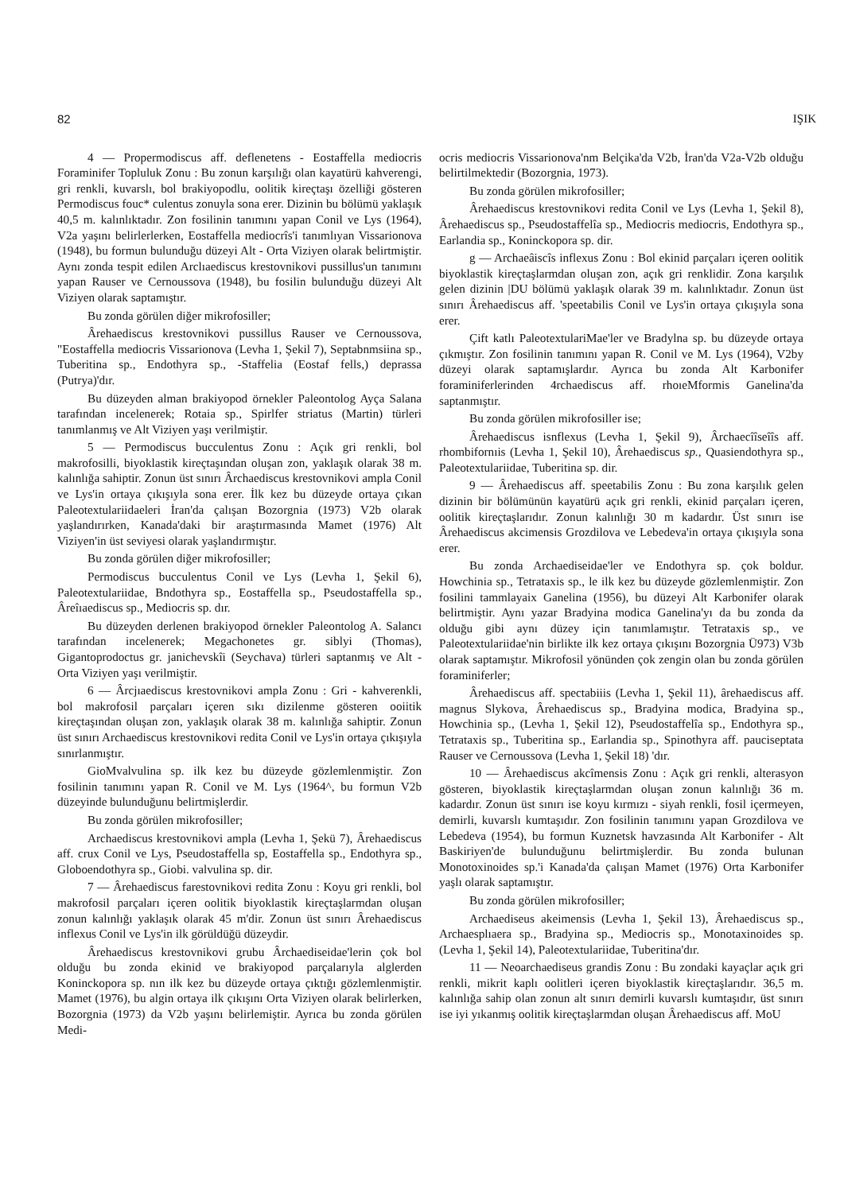82 IŞIK
4 — Propermodiscus aff. deflenetens - Eostaffella mediocris Foraminifer Topluluk Zonu : Bu zonun karşılığı olan kayatürü kahverengi, gri renkli, kuvarslı, bol brakiyopodlu, oolitik kireçtaşı özelliği gösteren Permodiscus fouc* culentus zonuyla sona erer. Dizinin bu bölümü yaklaşık 40,5 m. kalınlıktadır. Zon fosilinin tanımını yapan Conil ve Lys (1964), V2a yaşını belirlerlerken, Eostaffella mediocrîs'i tanımlıyan Vissarionova (1948), bu formun bulunduğu düzeyi Alt - Orta Viziyen olarak belirtmiştir. Aynı zonda tespit edilen Arclıaediscus krestovnikovi pussillus'un tanımını yapan Rauser ve Cernoussova (1948), bu fosilin bulunduğu düzeyi Alt Viziyen olarak saptamıştır.
Bu zonda görülen diğer mikrofosiller;
Ârehaediscus krestovnikovi pussillus Rauser ve Cernoussova, "Eostaffella mediocris Vissarionova (Levha 1, Şekil 7), Septabnmsiina sp., Tuberitina sp., Endothyra sp., -Staffelia (Eostaf fells,) deprassa (Putrya)'dır.
Bu düzeyden alman brakiyopod örnekler Paleontolog Ayça Salana tarafından incelenerek; Rotaia sp., Spirlfer striatus (Martin) türleri tanımlanmış ve Alt Viziyen yaşı verilmiştir.
5 — Permodiscus bucculentus Zonu : Açık gri renkli, bol makrofosilli, biyoklastik kireçtaşından oluşan zon, yaklaşık olarak 38 m. kalınlığa sahiptir. Zonun üst sınırı Ârchaediscus krestovnikovi ampla Conil ve Lys'in ortaya çıkışıyla sona erer. İlk kez bu düzeyde ortaya çıkan Paleotextulariidaeleri İran'da çalışan Bozorgnia (1973) V2b olarak yaşlandırırken, Kanada'daki bir araştırmasında Mamet (1976) Alt Viziyen'in üst seviyesi olarak yaşlandırmıştır.
Bu zonda görülen diğer mikrofosiller;
Permodiscus bucculentus Conil ve Lys (Levha 1, Şekil 6), Paleotextulariidae, Bndothyra sp., Eostaffella sp., Pseudostaffella sp., Âreîıaediscus sp., Mediocris sp. dır.
Bu düzeyden derlenen brakiyopod örnekler Paleontolog A. Salancı tarafından incelenerek; Megachonetes gr. siblyi (Thomas), Gigantoprodoctus gr. janichevskîi (Seychava) türleri saptanmış ve Alt - Orta Viziyen yaşı verilmiştir.
6 — Ârcjıaediscus krestovnikovi ampla Zonu : Gri - kahverenkli, bol makrofosil parçaları içeren sıkı dizilenme gösteren ooiitik kireçtaşından oluşan zon, yaklaşık olarak 38 m. kalınlığa sahiptir. Zonun üst sınırı Archaediscus krestovnikovi redita Conil ve Lys'in ortaya çıkışıyla sınırlanmıştır.
GioMvalvulina sp. ilk kez bu düzeyde gözlemlenmiştir. Zon fosilinin tanımını yapan R. Conil ve M. Lys (1964^, bu formun V2b düzeyinde bulunduğunu belirtmişlerdir.
Bu zonda görülen mikrofosiller;
Archaediscus krestovnikovi ampla (Levha 1, Şekü 7), Ârehaediscus aff. crux Conil ve Lys, Pseudostaffella sp, Eostaffella sp., Endothyra sp., Globoendothyra sp., Giobi. valvulina sp. dir.
7 — Ârehaediscus farestovnikovi redita Zonu : Koyu gri renkli, bol makrofosil parçaları içeren oolitik biyoklastik kireçtaşlarmdan oluşan zonun kalınlığı yaklaşık olarak 45 m'dir. Zonun üst sınırı Ârehaediscus inflexus Conil ve Lys'in ilk görüldüğü düzeydir.
Ârehaediscus krestovnikovi grubu Ârchaediseidae'lerin çok bol olduğu bu zonda ekinid ve brakiyopod parçalarıyla alglerden Koninckopora sp. nın ilk kez bu düzeyde ortaya çıktığı gözlemlenmiştir. Mamet (1976), bu algin ortaya ilk çıkışını Orta Viziyen olarak belirlerken, Bozorgnia (1973) da V2b yaşını belirlemiştir. Ayrıca bu zonda görülen Medi-
ocris mediocris Vissarionova'nm Belçika'da V2b, İran'da V2a-V2b olduğu belirtilmektedir (Bozorgnia, 1973).
Bu zonda görülen mikrofosiller;
Ârehaediscus krestovnikovi redita Conil ve Lys (Levha 1, Şekil 8), Ârehaediscus sp., Pseudostaffelîa sp., Mediocris mediocris, Endothyra sp., Earlandia sp., Koninckopora sp. dir.
g — Archaeâiscîs inflexus Zonu : Bol ekinid parçaları içeren oolitik biyoklastik kireçtaşlarmdan oluşan zon, açık gri renklidir. Zona karşılık gelen dizinin |DU bölümü yaklaşık olarak 39 m. kalınlıktadır. Zonun üst sınırı Ârehaediscus aff. 'speetabilis Conil ve Lys'in ortaya çıkışıyla sona erer.
Çift katlı PaleotextulariMae'ler ve Bradylna sp. bu düzeyde ortaya çıkmıştır. Zon fosilinin tanımını yapan R. Conil ve M. Lys (1964), V2by düzeyi olarak saptamışlardır. Ayrıca bu zonda Alt Karbonifer foraminiferlerinden 4rchaediscus aff. rhoıeMformis Ganelina'da saptanmıştır.
Bu zonda görülen mikrofosiller ise;
Ârehaediscus isnflexus (Levha 1, Şekil 9), Ârchaecîîseîîs aff. rhombifornıis (Levha 1, Şekil 10), Ârehaediscus sp., Quasiendothyra sp., Paleotextulariidae, Tuberitina sp. dir.
9 — Ârehaediscus aff. speetabilis Zonu : Bu zona karşılık gelen dizinin bir bölümünün kayatürü açık gri renkli, ekinid parçaları içeren, oolitik kireçtaşlarıdır. Zonun kalınlığı 30 m kadardır. Üst sınırı ise Ârehaediscus akcimensis Grozdilova ve Lebedeva'in ortaya çıkışıyla sona erer.
Bu zonda Archaediseidae'ler ve Endothyra sp. çok boldur. Howchinia sp., Tetrataxis sp., le ilk kez bu düzeyde gözlemlenmiştir. Zon fosilini tammlayaix Ganelina (1956), bu düzeyi Alt Karbonifer olarak belirtmiştir. Aynı yazar Bradyina modica Ganelina'yı da bu zonda da olduğu gibi aynı düzey için tanımlamıştır. Tetrataxis sp., ve Paleotextulariidae'nin birlikte ilk kez ortaya çıkışını Bozorgnia Ü973) V3b olarak saptamıştır. Mikrofosil yönünden çok zengin olan bu zonda görülen foraminiferler;
Ârehaediscus aff. spectabiiis (Levha 1, Şekil 11), ârehaediscus aff. magnus Slykova, Ârehaediscus sp., Bradyina modica, Bradyina sp., Howchinia sp., (Levha 1, Şekil 12), Pseudostaffelîa sp., Endothyra sp., Tetrataxis sp., Tuberitina sp., Earlandia sp., Spinothyra aff. pauciseptata Rauser ve Cernoussova (Levha 1, Şekil 18) 'dır.
10 — Ârehaediscus akcîmensis Zonu : Açık gri renkli, alterasyon gösteren, biyoklastik kireçtaşlarmdan oluşan zonun kalınlığı 36 m. kadardır. Zonun üst sınırı ise koyu kırmızı - siyah renkli, fosil içermeyen, demirli, kuvarslı kumtaşıdır. Zon fosilinin tanımını yapan Grozdilova ve Lebedeva (1954), bu formun Kuznetsk havzasında Alt Karbonifer - Alt Baskiriyen'de bulunduğunu belirtmişlerdir. Bu zonda bulunan Monotoxinoides sp.'i Kanada'da çalışan Mamet (1976) Orta Karbonifer yaşlı olarak saptamıştır.
Bu zonda görülen mikrofosiller;
Archaediseus akeimensis (Levha 1, Şekil 13), Ârehaediscus sp., Archaesplıaera sp., Bradyina sp., Mediocris sp., Monotaxinoides sp. (Levha 1, Şekil 14), Paleotextulariidae, Tuberitina'dır.
11 — Neoarchaediseus grandis Zonu : Bu zondaki kayaçlar açık gri renkli, mikrit kaplı oolitleri içeren biyoklastik kireçtaşlarıdır. 36,5 m. kalınlığa sahip olan zonun alt sınırı demirli kuvarslı kumtaşıdır, üst sınırı ise iyi yıkanmış oolitik kireçtaşlarmdan oluşan Ârehaediscus aff. MoU